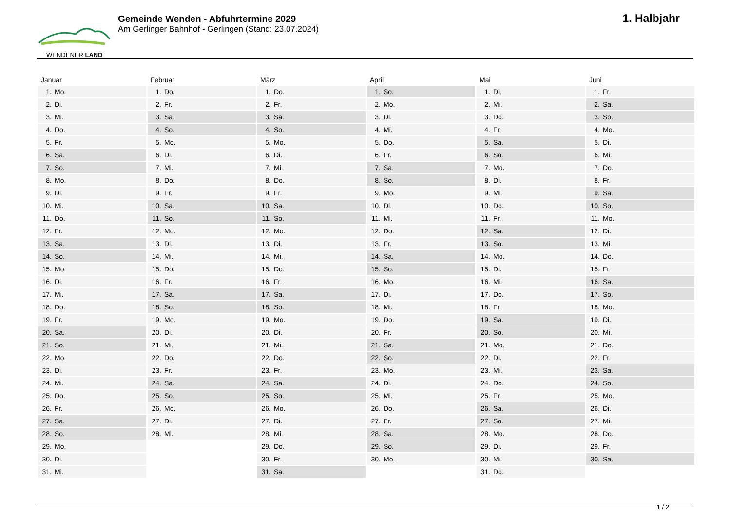WENDENER LAND
Gemeinde Wenden - Abfuhrtermine 2029
Am Gerlinger Bahnhof - Gerlingen (Stand: 23.07.2024)
1. Halbjahr
| Januar | Februar | März | April | Mai | Juni |
| --- | --- | --- | --- | --- | --- |
| 1. Mo. | 1. Do. | 1. Do. | 1. So. | 1. Di. | 1. Fr. |
| 2. Di. | 2. Fr. | 2. Fr. | 2. Mo. | 2. Mi. | 2. Sa. |
| 3. Mi. | 3. Sa. | 3. Sa. | 3. Di. | 3. Do. | 3. So. |
| 4. Do. | 4. So. | 4. So. | 4. Mi. | 4. Fr. | 4. Mo. |
| 5. Fr. | 5. Mo. | 5. Mo. | 5. Do. | 5. Sa. | 5. Di. |
| 6. Sa. | 6. Di. | 6. Di. | 6. Fr. | 6. So. | 6. Mi. |
| 7. So. | 7. Mi. | 7. Mi. | 7. Sa. | 7. Mo. | 7. Do. |
| 8. Mo. | 8. Do. | 8. Do. | 8. So. | 8. Di. | 8. Fr. |
| 9. Di. | 9. Fr. | 9. Fr. | 9. Mo. | 9. Mi. | 9. Sa. |
| 10. Mi. | 10. Sa. | 10. Sa. | 10. Di. | 10. Do. | 10. So. |
| 11. Do. | 11. So. | 11. So. | 11. Mi. | 11. Fr. | 11. Mo. |
| 12. Fr. | 12. Mo. | 12. Mo. | 12. Do. | 12. Sa. | 12. Di. |
| 13. Sa. | 13. Di. | 13. Di. | 13. Fr. | 13. So. | 13. Mi. |
| 14. So. | 14. Mi. | 14. Mi. | 14. Sa. | 14. Mo. | 14. Do. |
| 15. Mo. | 15. Do. | 15. Do. | 15. So. | 15. Di. | 15. Fr. |
| 16. Di. | 16. Fr. | 16. Fr. | 16. Mo. | 16. Mi. | 16. Sa. |
| 17. Mi. | 17. Sa. | 17. Sa. | 17. Di. | 17. Do. | 17. So. |
| 18. Do. | 18. So. | 18. So. | 18. Mi. | 18. Fr. | 18. Mo. |
| 19. Fr. | 19. Mo. | 19. Mo. | 19. Do. | 19. Sa. | 19. Di. |
| 20. Sa. | 20. Di. | 20. Di. | 20. Fr. | 20. So. | 20. Mi. |
| 21. So. | 21. Mi. | 21. Mi. | 21. Sa. | 21. Mo. | 21. Do. |
| 22. Mo. | 22. Do. | 22. Do. | 22. So. | 22. Di. | 22. Fr. |
| 23. Di. | 23. Fr. | 23. Fr. | 23. Mo. | 23. Mi. | 23. Sa. |
| 24. Mi. | 24. Sa. | 24. Sa. | 24. Di. | 24. Do. | 24. So. |
| 25. Do. | 25. So. | 25. So. | 25. Mi. | 25. Fr. | 25. Mo. |
| 26. Fr. | 26. Mo. | 26. Mo. | 26. Do. | 26. Sa. | 26. Di. |
| 27. Sa. | 27. Di. | 27. Di. | 27. Fr. | 27. So. | 27. Mi. |
| 28. So. | 28. Mi. | 28. Mi. | 28. Sa. | 28. Mo. | 28. Do. |
| 29. Mo. | | 29. Do. | 29. So. | 29. Di. | 29. Fr. |
| 30. Di. | | 30. Fr. | 30. Mo. | 30. Mi. | 30. Sa. |
| 31. Mi. | | 31. Sa. | | 31. Do. | |
1 / 2